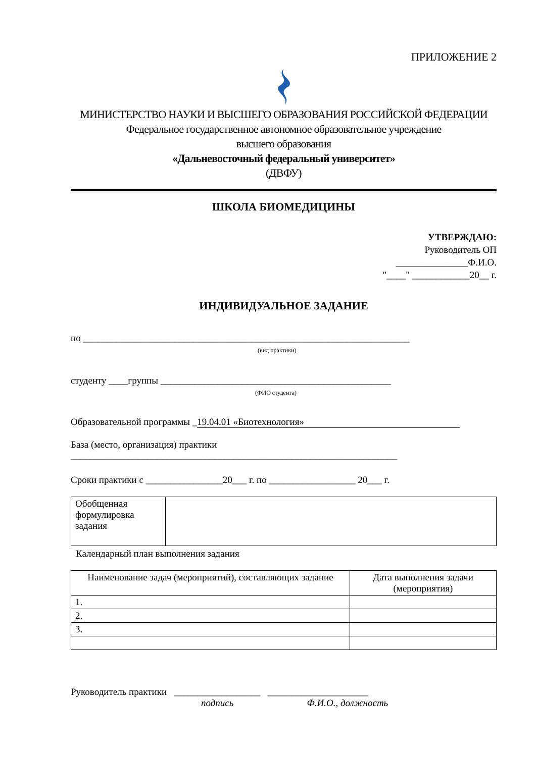ПРИЛОЖЕНИЕ 2
МИНИСТЕРСТВО НАУКИ И ВЫСШЕГО ОБРАЗОВАНИЯ РОССИЙСКОЙ ФЕДЕРАЦИИ
Федеральное государственное автономное образовательное учреждение
высшего образования
«Дальневосточный федеральный университет»
(ДВФУ)
ШКОЛА БИОМЕДИЦИНЫ
УТВЕРЖДАЮ:
Руководитель ОП
_______________Ф.И.О.
"____" ____________20__ г.
ИНДИВИДУАЛЬНОЕ ЗАДАНИЕ
по ____________________________________________________________________
(вид практики)
студенту ____группы ________________________________________________
(ФИО студента)
Образовательной программы _ 19.04.01 «Биотехнология»
База (место, организация) практики
____________________________________________________________________
Сроки практики с ________________20___ г. по __________________ 20___ г.
| Обобщенная формулировка задания | |
Календарный план выполнения задания
| Наименование задач (мероприятий), составляющих задание | Дата выполнения задачи (мероприятия) |
| --- | --- |
| 1. | |
| 2. | |
| 3. | |
Руководитель практики __________________ _____________________
подпись Ф.И.О., должность